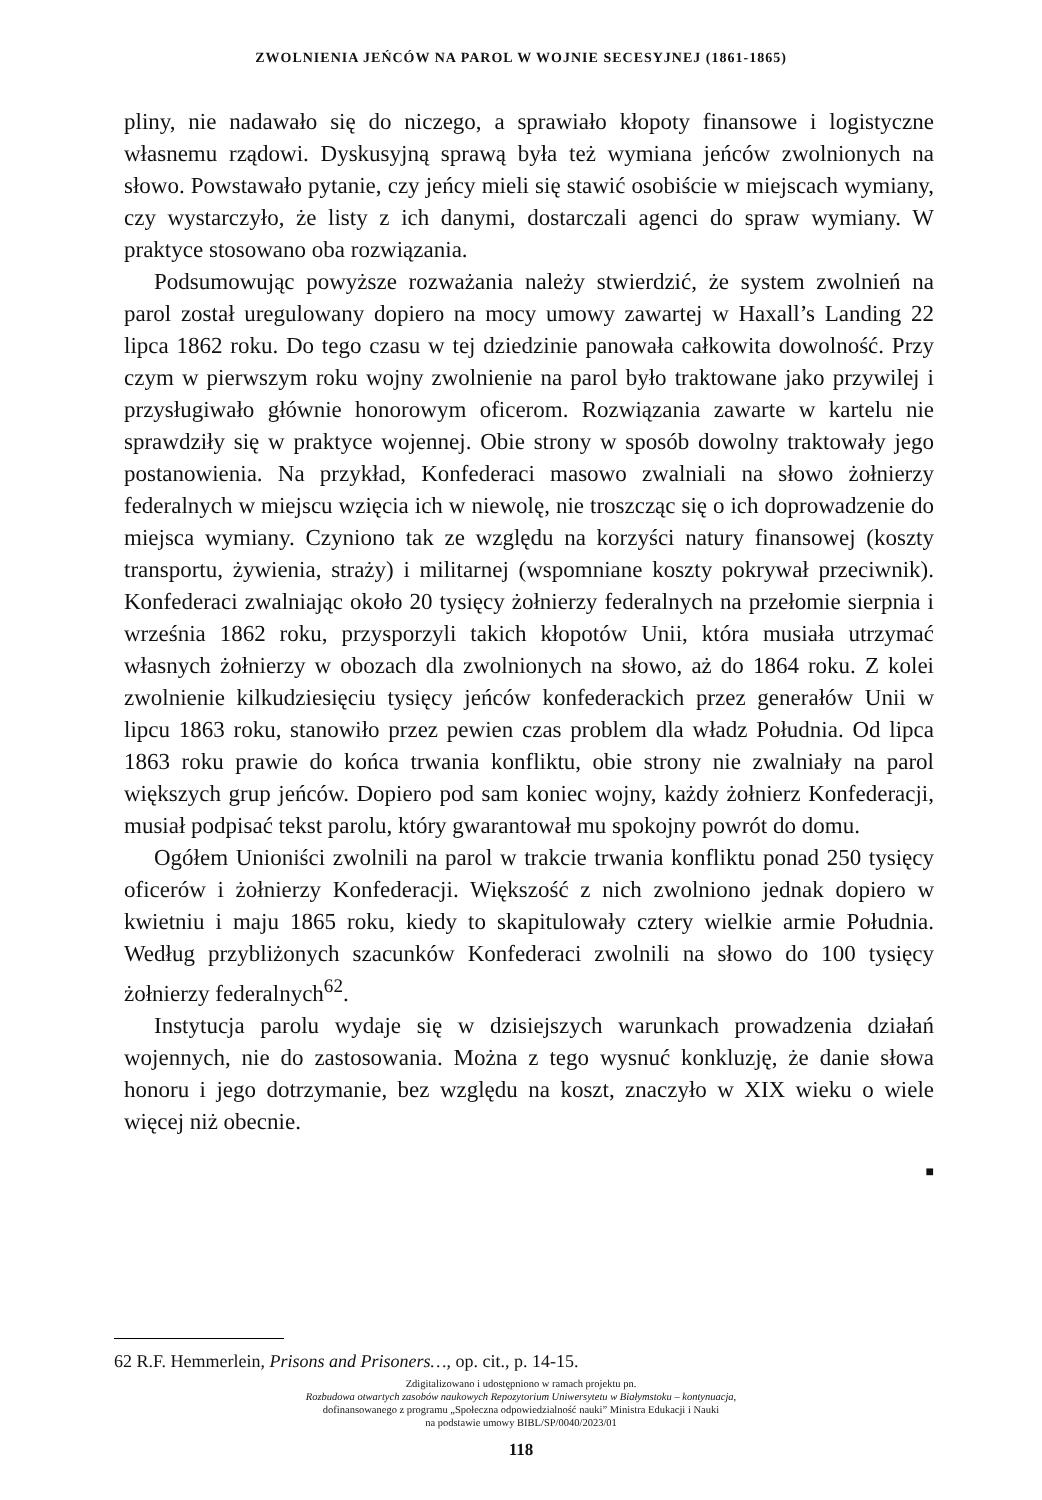ZWOLNIENIA JEŃCÓW NA PAROL W WOJNIE SECESYJNEJ (1861-1865)
pliny, nie nadawało się do niczego, a sprawiało kłopoty finansowe i logistyczne własnemu rządowi. Dyskusyjną sprawą była też wymiana jeńców zwolnionych na słowo. Powstawało pytanie, czy jeńcy mieli się stawić osobiście w miejscach wymiany, czy wystarczyło, że listy z ich danymi, dostarczali agenci do spraw wymiany. W praktyce stosowano oba rozwiązania.
Podsumowując powyższe rozważania należy stwierdzić, że system zwolnień na parol został uregulowany dopiero na mocy umowy zawartej w Haxall’s Landing 22 lipca 1862 roku. Do tego czasu w tej dziedzinie panowała całkowita dowolność. Przy czym w pierwszym roku wojny zwolnienie na parol było traktowane jako przywilej i przysługiwało głównie honorowym oficerom. Rozwiązania zawarte w kartelu nie sprawdziły się w praktyce wojennej. Obie strony w sposób dowolny traktowały jego postanowienia. Na przykład, Konfederaci masowo zwalniali na słowo żołnierzy federalnych w miejscu wzięcia ich w niewolę, nie troszcząc się o ich doprowadzenie do miejsca wymiany. Czyniono tak ze względu na korzyści natury finansowej (koszty transportu, żywienia, straży) i militarnej (wspomniane koszty pokrywał przeciwnik). Konfederaci zwalniając około 20 tysięcy żołnierzy federalnych na przełomie sierpnia i września 1862 roku, przysporzyli takich kłopotów Unii, która musiała utrzymać własnych żołnierzy w obozach dla zwolnionych na słowo, aż do 1864 roku. Z kolei zwolnienie kilkudziesięciu tysięcy jeńców konfederackich przez generałów Unii w lipcu 1863 roku, stanowiło przez pewien czas problem dla władz Południa. Od lipca 1863 roku prawie do końca trwania konfliktu, obie strony nie zwalniały na parol większych grup jeńców. Dopiero pod sam koniec wojny, każdy żołnierz Konfederacji, musiał podpisać tekst parolu, który gwarantował mu spokojny powrót do domu.
Ogółem Unioniści zwolnili na parol w trakcie trwania konfliktu ponad 250 tysięcy oficerów i żołnierzy Konfederacji. Większość z nich zwolniono jednak dopiero w kwietniu i maju 1865 roku, kiedy to skapitulowały cztery wielkie armie Południa. Według przybliżonych szacunków Konfederaci zwolnili na słowo do 100 tysięcy żołnierzy federalnych<sup>62</sup>.
Instytucja parolu wydaje się w dzisiejszych warunkach prowadzenia działań wojennych, nie do zastosowania. Można z tego wysnuć konkluzję, że danie słowa honoru i jego dotrzymanie, bez względu na koszt, znaczyło w XIX wieku o wiele więcej niż obecnie.
■
62 R.F. Hemmerlein, Prisons and Prisoners…, op. cit., p. 14-15.
Zdigitalizowano i udostępniono w ramach projektu pn.
Rozbudowa otwartych zasobów naukowych Repozytorium Uniwersytetu w Białymstoku – kontynuacja,
dofinansowanego z programu „Społeczna odpowiedzialność nauki” Ministra Edukacji i Nauki
na podstawie umowy BIBL/SP/0040/2023/01
118